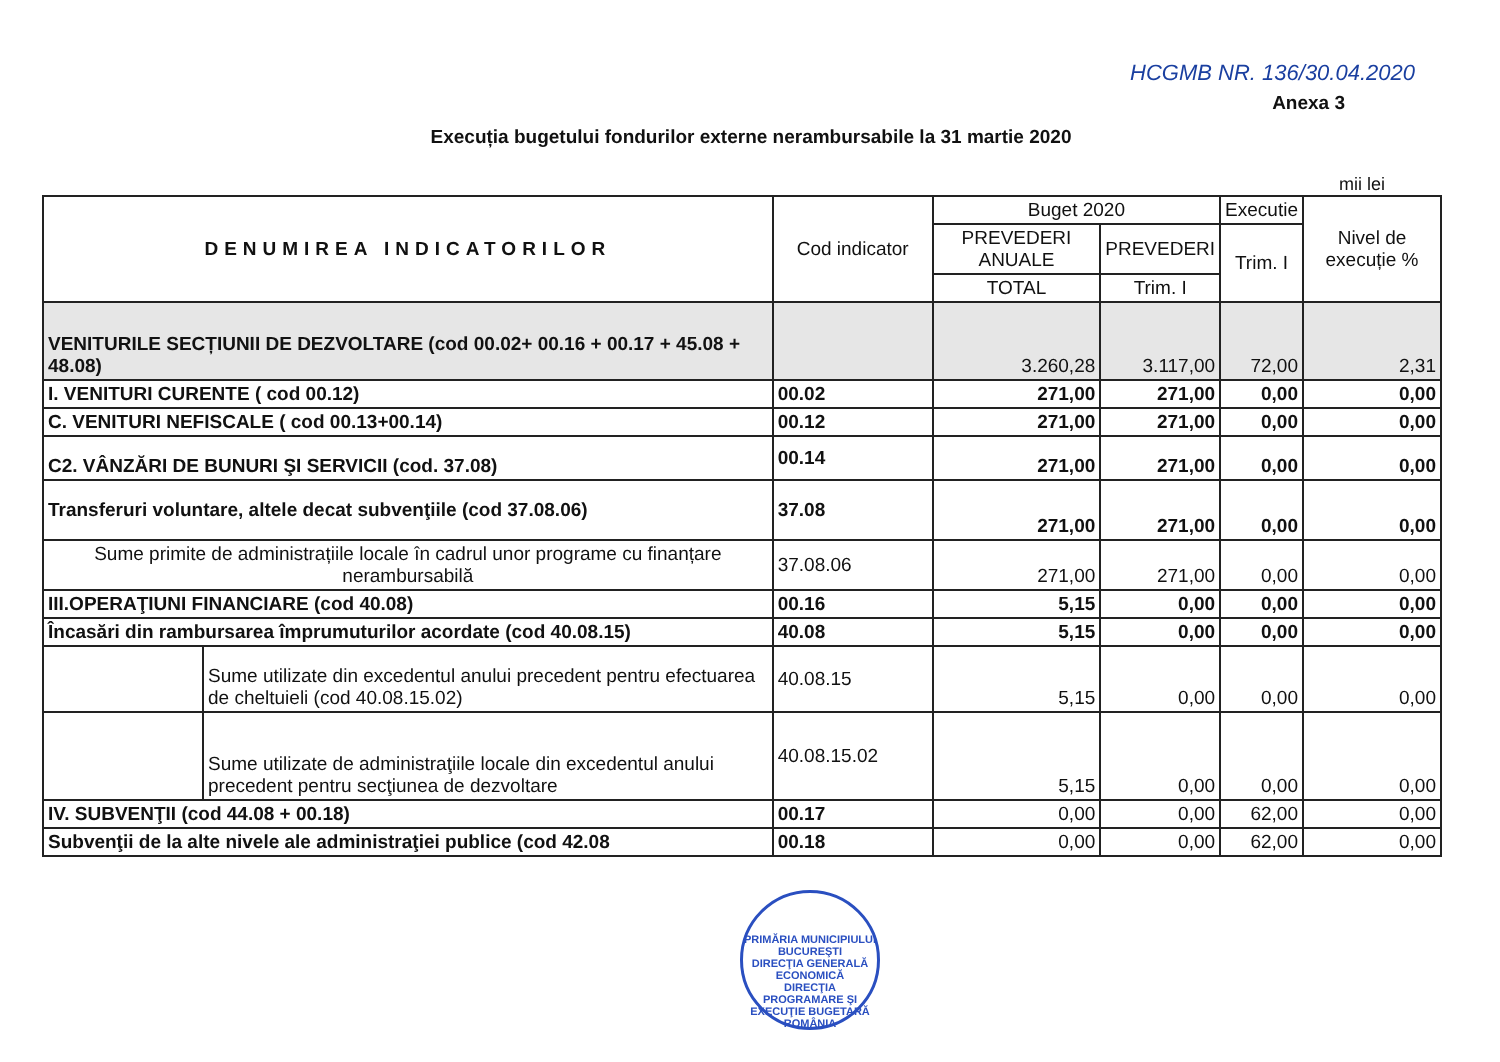HCGMB NR. 136/30.04.2020
Anexa 3
Execuția bugetului fondurilor externe nerambursabile la 31 martie 2020
mii lei
| DENUMIREA INDICATORILOR | | Cod indicator | Buget 2020 | | Executie | Nivel de execuție % |
| --- | --- | --- | --- | --- | --- | --- |
| | | | PREVEDERI ANUALE | PREVEDERI | Trim. I | |
| | | | TOTAL | Trim. I | | |
| VENITURILE SECȚIUNII DE DEZVOLTARE (cod 00.02+ 00.16 + 00.17 + 45.08 + 48.08) | | | 3.260,28 | 3.117,00 | 72,00 | 2,31 |
| I. VENITURI CURENTE ( cod 00.12) | | 00.02 | 271,00 | 271,00 | 0,00 | 0,00 |
| C. VENITURI NEFISCALE ( cod 00.13+00.14) | | 00.12 | 271,00 | 271,00 | 0,00 | 0,00 |
| C2. VÂNZĂRI DE BUNURI ŞI SERVICII (cod. 37.08) | | 00.14 | 271,00 | 271,00 | 0,00 | 0,00 |
| Transferuri voluntare, altele decat subvenţiile (cod 37.08.06) | | 37.08 | 271,00 | 271,00 | 0,00 | 0,00 |
| Sume primite de administrațiile locale în cadrul unor programe cu finanțare nerambursabilă | | 37.08.06 | 271,00 | 271,00 | 0,00 | 0,00 |
| III.OPERAŢIUNI FINANCIARE (cod 40.08) | | 00.16 | 5,15 | 0,00 | 0,00 | 0,00 |
| Încasări din rambursarea împrumuturilor acordate (cod 40.08.15) | | 40.08 | 5,15 | 0,00 | 0,00 | 0,00 |
| | Sume utilizate din excedentul anului precedent pentru efectuarea de cheltuieli (cod 40.08.15.02) | 40.08.15 | 5,15 | 0,00 | 0,00 | 0,00 |
| | Sume utilizate de administraţiile locale din excedentul anului precedent pentru secţiunea de dezvoltare | 40.08.15.02 | 5,15 | 0,00 | 0,00 | 0,00 |
| IV. SUBVENŢII (cod 44.08 + 00.18) | | 00.17 | 0,00 | 0,00 | 62,00 | 0,00 |
| Subvenţii de la alte nivele ale administraţiei publice (cod 42.08 | | 00.18 | 0,00 | 0,00 | 62,00 | 0,00 |
PRIMĂRIA MUNICIPIULUI BUCUREŞTI
DIRECŢIA GENERALĂ ECONOMICĂ
DIRECŢIA PROGRAMARE ŞI EXECUŢIE BUGETARĂ
ROMÂNIA